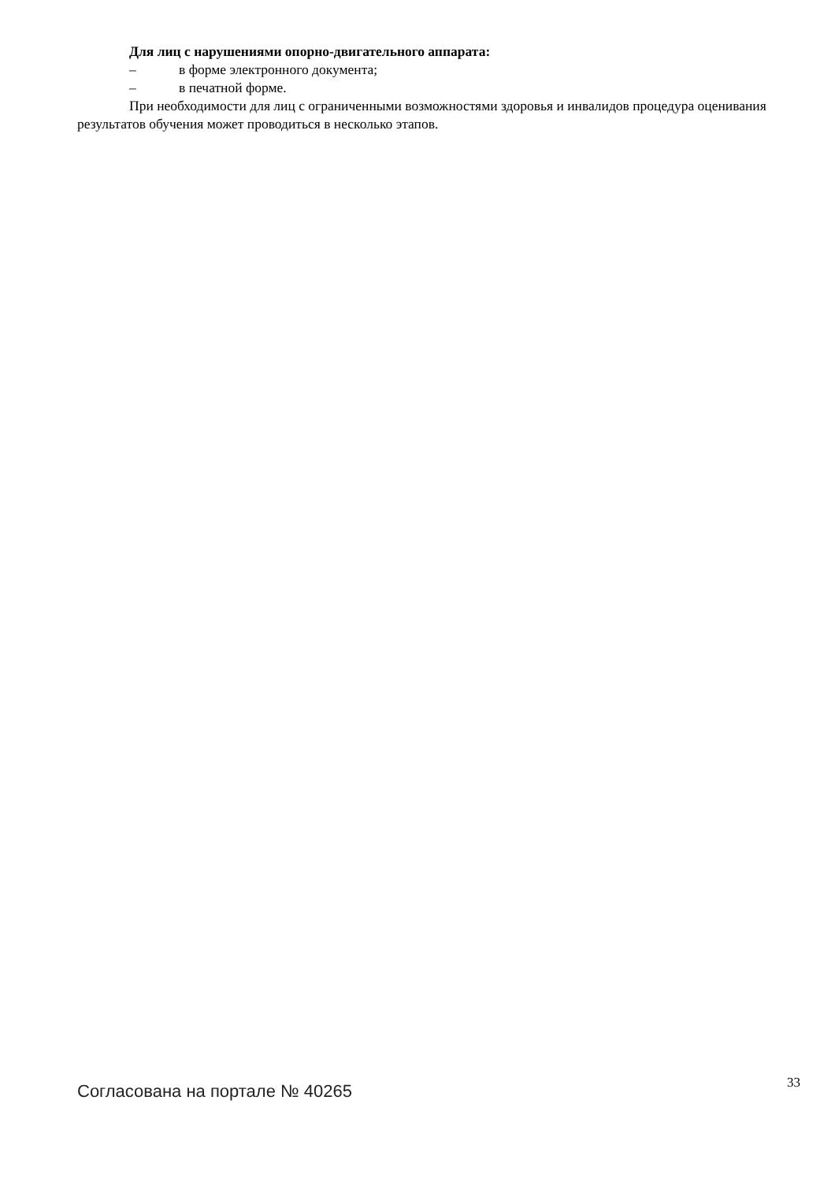Для лиц с нарушениями опорно-двигательного аппарата:
– в форме электронного документа;
– в печатной форме.
При необходимости для лиц с ограниченными возможностями здоровья и инвалидов процедура оценивания результатов обучения может проводиться в несколько этапов.
Согласована на портале № 40265 33